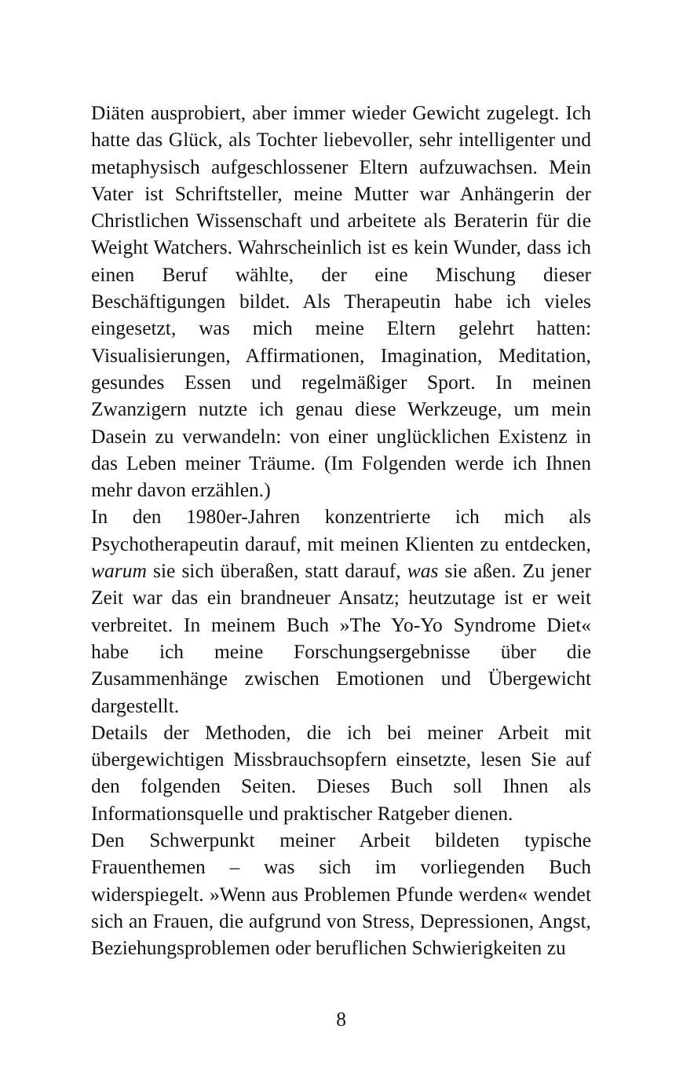Diäten ausprobiert, aber immer wieder Gewicht zugelegt. Ich hatte das Glück, als Tochter liebevoller, sehr intelligenter und metaphysisch aufgeschlossener Eltern aufzuwachsen. Mein Vater ist Schriftsteller, meine Mutter war Anhängerin der Christlichen Wissenschaft und arbeitete als Beraterin für die Weight Watchers. Wahrscheinlich ist es kein Wunder, dass ich einen Beruf wählte, der eine Mischung dieser Beschäftigungen bildet. Als Therapeutin habe ich vieles eingesetzt, was mich meine Eltern gelehrt hatten: Visualisierungen, Affirmationen, Imagination, Meditation, gesundes Essen und regelmäßiger Sport. In meinen Zwanzigern nutzte ich genau diese Werkzeuge, um mein Dasein zu verwandeln: von einer unglücklichen Existenz in das Leben meiner Träume. (Im Folgenden werde ich Ihnen mehr davon erzählen.)
In den 1980er-Jahren konzentrierte ich mich als Psychotherapeutin darauf, mit meinen Klienten zu entdecken, warum sie sich überaßen, statt darauf, was sie aßen. Zu jener Zeit war das ein brandneuer Ansatz; heutzutage ist er weit verbreitet. In meinem Buch »The Yo-Yo Syndrome Diet« habe ich meine Forschungsergebnisse über die Zusammenhänge zwischen Emotionen und Übergewicht dargestellt.
Details der Methoden, die ich bei meiner Arbeit mit übergewichtigen Missbrauchsopfern einsetzte, lesen Sie auf den folgenden Seiten. Dieses Buch soll Ihnen als Informationsquelle und praktischer Ratgeber dienen.
Den Schwerpunkt meiner Arbeit bildeten typische Frauenthemen – was sich im vorliegenden Buch widerspiegelt. »Wenn aus Problemen Pfunde werden« wendet sich an Frauen, die aufgrund von Stress, Depressionen, Angst, Beziehungsproblemen oder beruflichen Schwierigkeiten zu
8